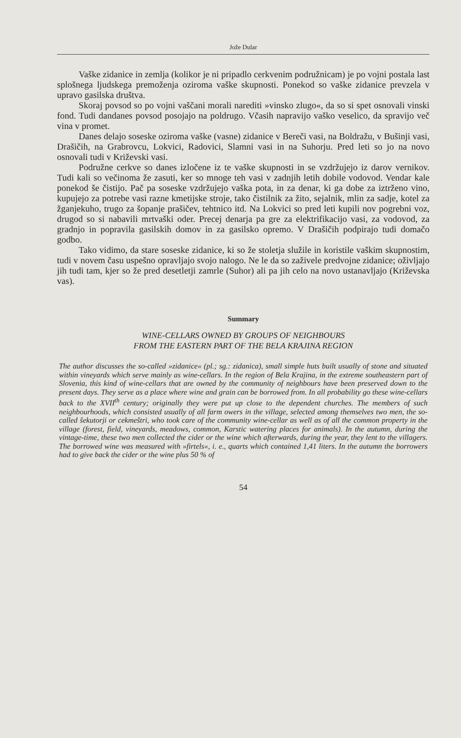Jože Dular
Vaške zidanice in zemlja (kolikor je ni pripadlo cerkvenim podružnicam) je po vojni postala last splošnega ljudskega premoženja oziroma vaške skupnosti. Ponekod so vaške zidanice prevzela v upravo gasilska društva.
Skoraj povsod so po vojni vaščani morali narediti »vinsko zlugo«, da so si spet osnovali vinski fond. Tudi dandanes povsod posojajo na poldrugo. Včasih napravijo vaško veselico, da spravijo več vina v promet.
Danes delajo soseske oziroma vaške (vasne) zidanice v Bereči vasi, na Boldražu, v Bušinji vasi, Drašičih, na Grabrovcu, Lokvici, Radovici, Slamni vasi in na Suhorju. Pred leti so jo na novo osnovali tudi v Križevski vasi.
Podružne cerkve so danes izločene iz te vaške skupnosti in se vzdržujejo iz darov vernikov. Tudi kali so večinoma že zasuti, ker so mnoge teh vasi v zadnjih letih dobile vodovod. Vendar kale ponekod še čistijo. Pač pa soseske vzdržujejo vaška pota, in za denar, ki ga dobe za iztrženo vino, kupujejo za potrebe vasi razne kmetijske stroje, tako čistilnik za žito, sejalnik, mlin za sadje, kotel za žganjekuho, trugo za šopanje prašičev, tehtnico itd. Na Lokvici so pred leti kupili nov pogrebni voz, drugod so si nabavili mrtvaški oder. Precej denarja pa gre za elektrifikacijo vasi, za vodovod, za gradnjo in popravila gasilskih domov in za gasilsko opremo. V Drašičih podpirajo tudi domačo godbo.
Tako vidimo, da stare soseske zidanice, ki so že stoletja služile in koristile vaškim skupnostim, tudi v novem času uspešno opravljajo svojo nalogo. Ne le da so zaživele predvojne zidanice; oživljajo jih tudi tam, kjer so že pred desetletji zamrle (Suhor) ali pa jih celo na novo ustanavljajo (Križevska vas).
Summary
WINE-CELLARS OWNED BY GROUPS OF NEIGHBOURS
FROM THE EASTERN PART OF THE BELA KRAJINA REGION
The author discusses the so-called »zidanice« (pl.; sg.: zidanica), small simple huts built usually of stone and situated within vineyards which serve mainly as wine-cellars. In the region of Bela Krajina, in the extreme southeastern part of Slovenia, this kind of wine-cellars that are owned by the community of neighbours have been preserved down to the present days. They serve as a place where wine and grain can be borrowed from. In all probability go these wine-cellars back to the XVII<sup>th</sup> century; originally they were put up close to the dependent churches. The members of such neighbourhoods, which consisted usually of all farm owers in the village, selected among themselves two men, the so-called šekutorji or cekmeštri, who took care of the community wine-cellar as well as of all the common property in the village (forest, field, vineyards, meadows, common, Karstic watering places for animals). In the autumn, during the vintage-time, these two men collected the cider or the wine which afterwards, during the year, they lent to the villagers. The borrowed wine was measured with »firtels«, i. e., quarts which contained 1,41 liters. In the autumn the borrowers had to give back the cider or the wine plus 50 % of
54